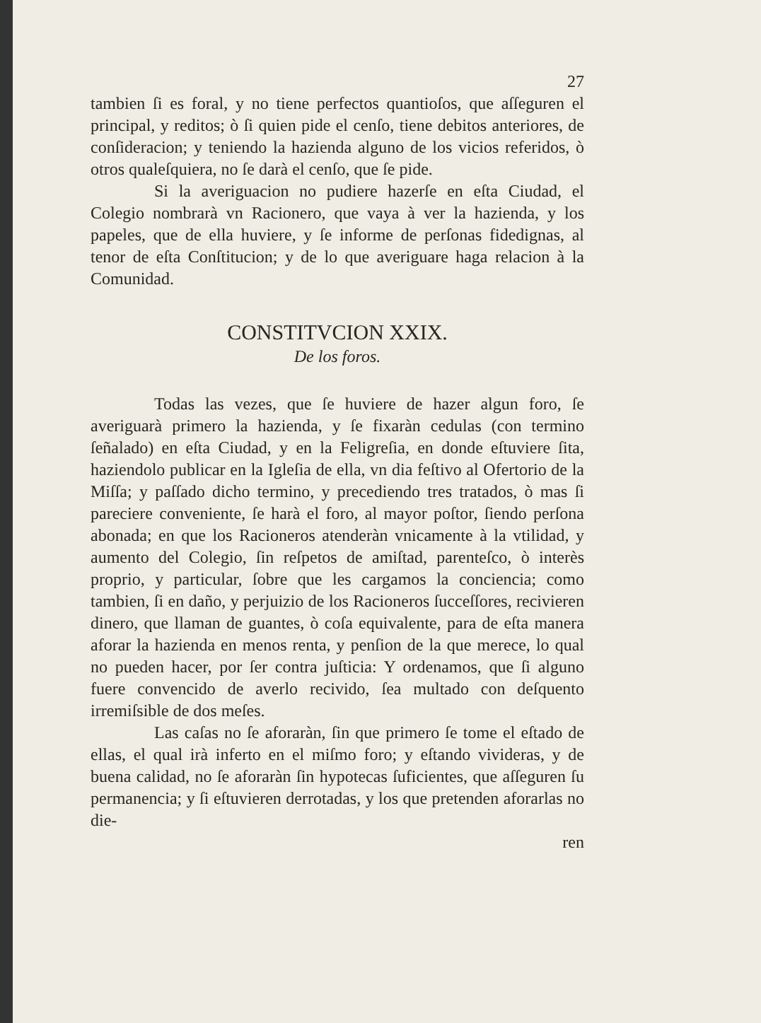27
tambien ſi es foral, y no tiene perfectos quantioſos, que aſſeguren el principal, y reditos; ò ſi quien pide el cenſo, tiene debitos anteriores, de conſideracion; y teniendo la hazienda alguno de los vicios referidos, ò otros qualeſquiera, no ſe darà el cenſo, que ſe pide.
Si la averiguacion no pudiere hazerſe en eſta Ciudad, el Colegio nombrarà vn Racionero, que vaya à ver la hazienda, y los papeles, que de ella huviere, y ſe informe de perſonas fidedignas, al tenor de eſta Conſtitucion; y de lo que averiguare haga relacion à la Comunidad.
CONSTITVCION XXIX.
De los foros.
Todas las vezes, que ſe huviere de hazer algun foro, ſe averiguarà primero la hazienda, y ſe fixaràn cedulas (con termino ſeñalado) en eſta Ciudad, y en la Feligreſia, en donde eſtuviere ſita, haziendolo publicar en la Igleſia de ella, vn dia feſtivo al Ofertorio de la Miſſa; y paſſado dicho termino, y precediendo tres tratados, ò mas ſi pareciere conveniente, ſe harà el foro, al mayor poſtor, ſiendo perſona abonada; en que los Racioneros atenderàn vnicamente à la vtilidad, y aumento del Colegio, ſin reſpetos de amiſtad, parenteſco, ò interès proprio, y particular, ſobre que les cargamos la conciencia; como tambien, ſi en daño, y perjuizio de los Racioneros ſucceſſores, recivieren dinero, que llaman de guantes, ò coſa equivalente, para de eſta manera aforar la hazienda en menos renta, y penſion de la que merece, lo qual no pueden hacer, por ſer contra juſticia: Y ordenamos, que ſi alguno fuere convencido de averlo recivido, ſea multado con deſquento irremiſsible de dos meſes.
Las caſas no ſe aforaràn, ſin que primero ſe tome el eſtado de ellas, el qual irà inferto en el miſmo foro; y eſtando vivideras, y de buena calidad, no ſe aforaràn ſin hypotecas ſuficientes, que aſſeguren ſu permanencia; y ſi eſtuvieren derrotadas, y los que pretenden aforarlas no die-
ren